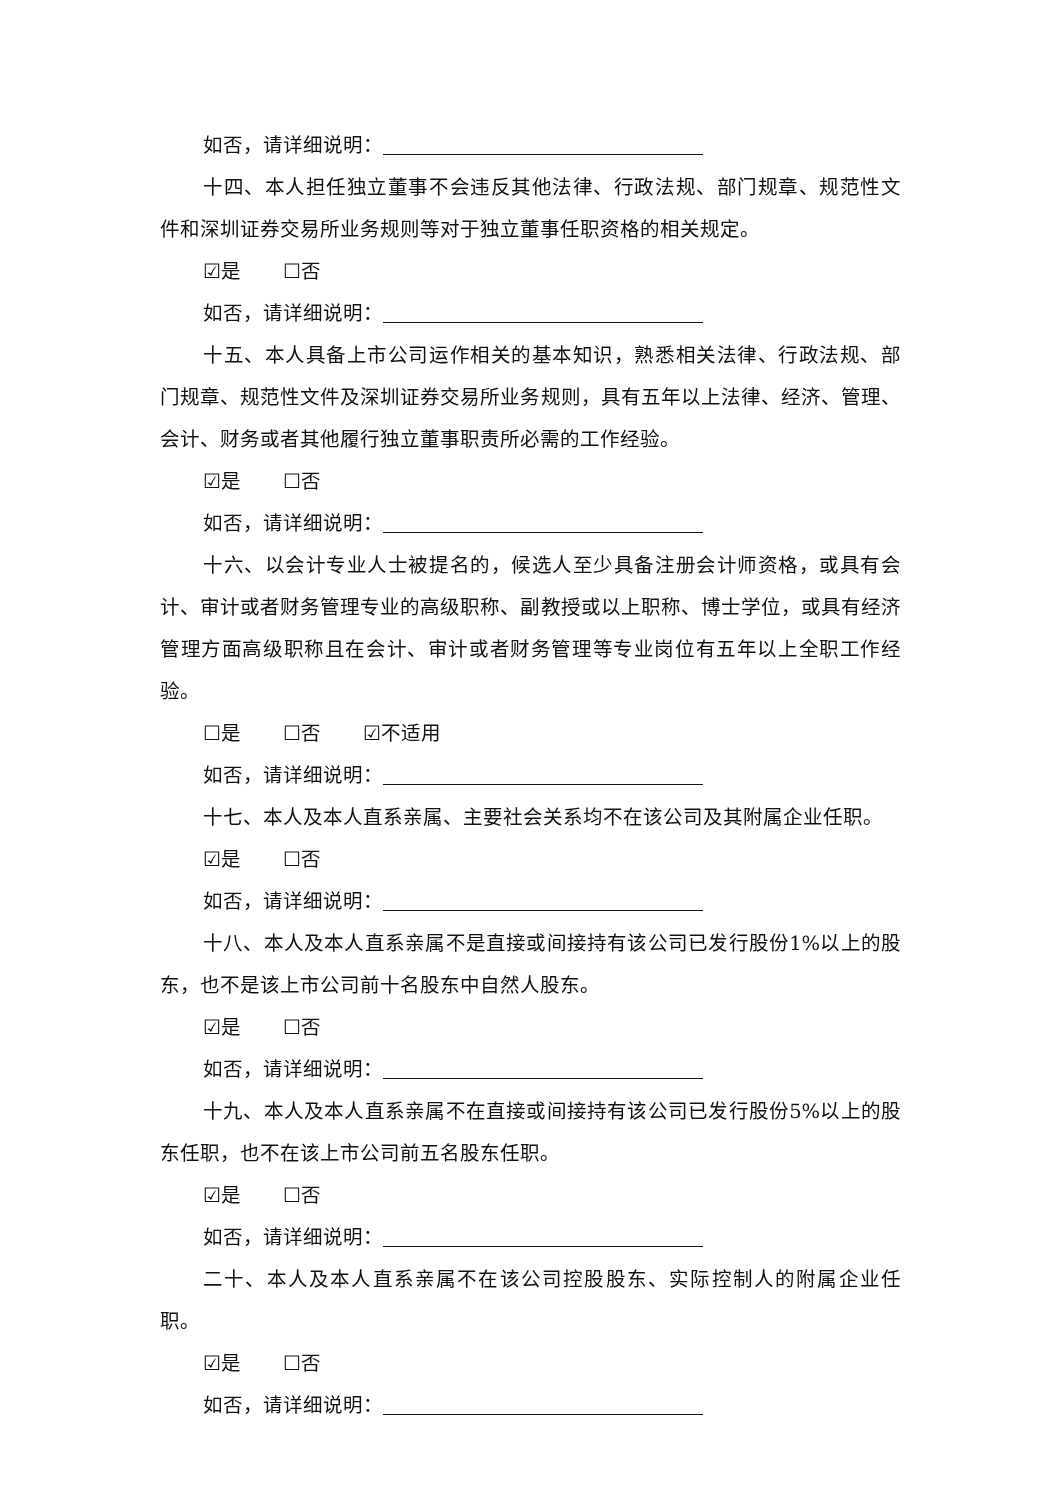如否，请详细说明：
十四、本人担任独立董事不会违反其他法律、行政法规、部门规章、规范性文件和深圳证券交易所业务规则等对于独立董事任职资格的相关规定。
☑是 ☐否
如否，请详细说明：
十五、本人具备上市公司运作相关的基本知识，熟悉相关法律、行政法规、部门规章、规范性文件及深圳证券交易所业务规则，具有五年以上法律、经济、管理、会计、财务或者其他履行独立董事职责所必需的工作经验。
☑是 ☐否
如否，请详细说明：
十六、以会计专业人士被提名的，候选人至少具备注册会计师资格，或具有会计、审计或者财务管理专业的高级职称、副教授或以上职称、博士学位，或具有经济管理方面高级职称且在会计、审计或者财务管理等专业岗位有五年以上全职工作经验。
☐是 ☐否 ☑不适用
如否，请详细说明：
十七、本人及本人直系亲属、主要社会关系均不在该公司及其附属企业任职。
☑是 ☐否
如否，请详细说明：
十八、本人及本人直系亲属不是直接或间接持有该公司已发行股份1%以上的股东，也不是该上市公司前十名股东中自然人股东。
☑是 ☐否
如否，请详细说明：
十九、本人及本人直系亲属不在直接或间接持有该公司已发行股份5%以上的股东任职，也不在该上市公司前五名股东任职。
☑是 ☐否
如否，请详细说明：
二十、本人及本人直系亲属不在该公司控股股东、实际控制人的附属企业任职。
☑是 ☐否
如否，请详细说明：